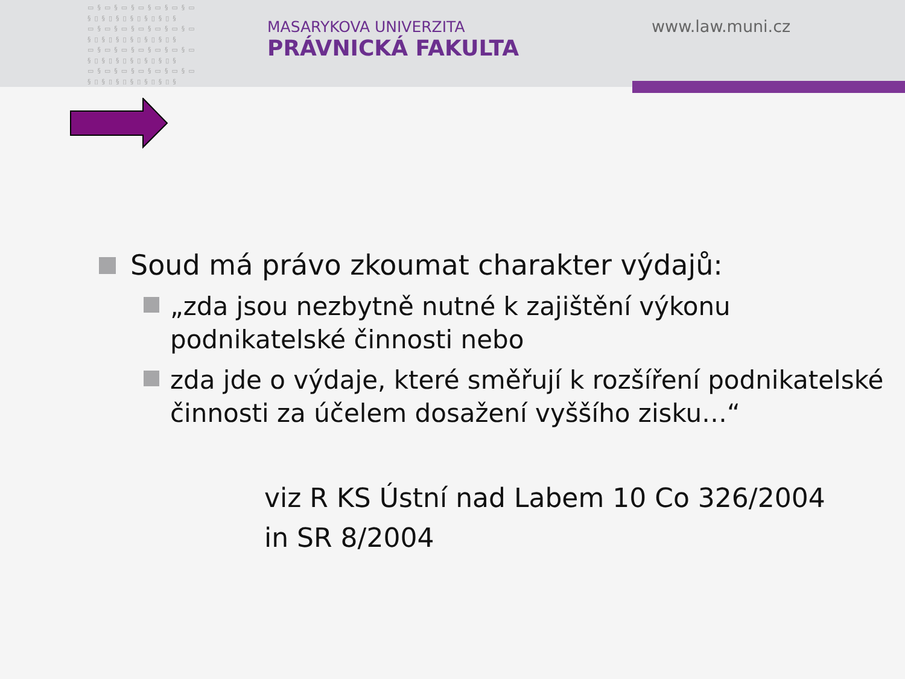▭§▭§▭§▭§▭§▭§▭ §▯§▯§▯§▯§▯§▯§ ▭§▭§▭§▭§▭§▭§▭ §▯§▯§▯§▯§▯§▯§ ▭§▭§▭§▭§▭§▭§▭ §▯§▯§▯§▯§▯§▯§ ▭§▭§▭§▭§▭§▭§▭ §▯§▯§▯§▯§▯§▯§
MASARYKOVA UNIVERZITA
PRÁVNICKÁ FAKULTA
www.law.muni.cz
Soud má právo zkoumat charakter výdajů:
„zda jsou nezbytně nutné k zajištění výkonu podnikatelské činnosti nebo
zda jde o výdaje, které směřují k rozšíření podnikatelské činnosti za účelem dosažení vyššího zisku…“
viz R KS Ústní nad Labem 10 Co 326/2004
in SR 8/2004